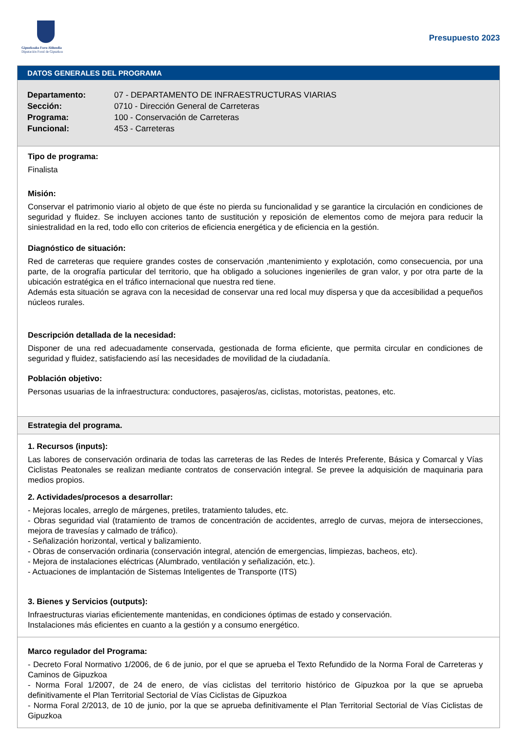Gipuzkoako Foru Aldundia
Diputación Foral de Gipuzkoa
Presupuesto 2023
DATOS GENERALES DEL PROGRAMA
Departamento: 07 - DEPARTAMENTO DE INFRAESTRUCTURAS VIARIAS
Sección: 0710 - Dirección General de Carreteras
Programa: 100 - Conservación de Carreteras
Funcional: 453 - Carreteras
Tipo de programa:
Finalista
Misión:
Conservar el patrimonio viario al objeto de que éste no pierda su funcionalidad y se garantice la circulación en condiciones de seguridad y fluidez. Se incluyen acciones tanto de sustitución y reposición de elementos como de mejora para reducir la siniestralidad en la red, todo ello con criterios de eficiencia energética y de eficiencia en la gestión.
Diagnóstico de situación:
Red de carreteras que requiere grandes costes de conservación ,mantenimiento y explotación, como consecuencia, por una parte, de la orografía particular del territorio, que ha obligado a soluciones ingenieriles de gran valor, y por otra parte de la ubicación estratégica en el tráfico internacional que nuestra red tiene.
Además esta situación se agrava con la necesidad de conservar una red local muy dispersa y que da accesibilidad a pequeños núcleos rurales.
Descripción detallada de la necesidad:
Disponer de una red adecuadamente conservada, gestionada de forma eficiente, que permita circular en condiciones de seguridad y fluidez, satisfaciendo así las necesidades de movilidad de la ciudadanía.
Población objetivo:
Personas usuarias de la infraestructura: conductores, pasajeros/as, ciclistas, motoristas, peatones, etc.
Estrategia del programa.
1. Recursos (inputs):
Las labores de conservación ordinaria de todas las carreteras de las Redes de Interés Preferente, Básica y Comarcal y Vías Ciclistas Peatonales se realizan mediante contratos de conservación integral. Se prevee la adquisición de maquinaria para medios propios.
2. Actividades/procesos a desarrollar:
- Mejoras locales, arreglo de márgenes, pretiles, tratamiento taludes, etc.
- Obras seguridad vial (tratamiento de tramos de concentración de accidentes, arreglo de curvas, mejora de intersecciones, mejora de travesías y calmado de tráfico).
- Señalización horizontal, vertical y balizamiento.
- Obras de conservación ordinaria (conservación integral, atención de emergencias, limpiezas, bacheos, etc).
- Mejora de instalaciones eléctricas (Alumbrado, ventilación y señalización, etc.).
- Actuaciones de implantación de Sistemas Inteligentes de Transporte (ITS)
3. Bienes y Servicios (outputs):
Infraestructuras viarias eficientemente mantenidas, en condiciones óptimas de estado y conservación.
Instalaciones más eficientes en cuanto a la gestión y a consumo energético.
Marco regulador del Programa:
- Decreto Foral Normativo 1/2006, de 6 de junio, por el que se aprueba el Texto Refundido de la Norma Foral de Carreteras y Caminos de Gipuzkoa
- Norma Foral 1/2007, de 24 de enero, de vías ciclistas del territorio histórico de Gipuzkoa por la que se aprueba definitivamente el Plan Territorial Sectorial de Vías Ciclistas de Gipuzkoa
- Norma Foral 2/2013, de 10 de junio, por la que se aprueba definitivamente el Plan Territorial Sectorial de Vías Ciclistas de Gipuzkoa